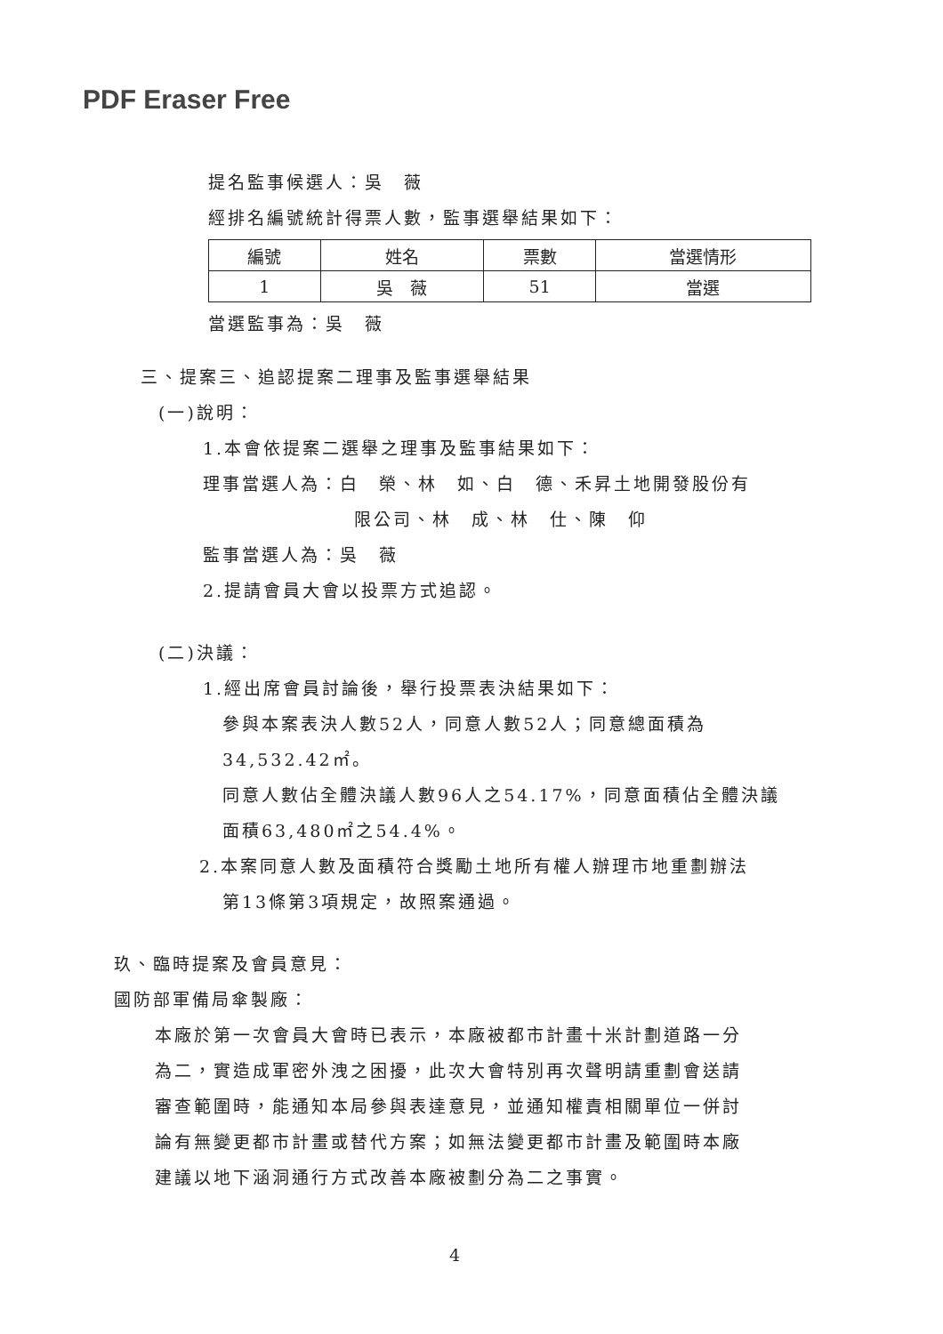PDF Eraser Free
提名監事候選人：吳　薇
經排名編號統計得票人數，監事選舉結果如下：
| 編號 | 姓名 | 票數 | 當選情形 |
| 1 | 吳 薇 | 51 | 當選 |
當選監事為：吳　薇
三、提案三、追認提案二理事及監事選舉結果
(一)說明：
1.本會依提案二選舉之理事及監事結果如下：
理事當選人為：白　榮、林　如、白　德、禾昇土地開發股份有
限公司、林　成、林　仕、陳　仰
監事當選人為：吳　薇
2.提請會員大會以投票方式追認。
(二)決議：
1.經出席會員討論後，舉行投票表決結果如下：
參與本案表決人數52人，同意人數52人；同意總面積為
34,532.42㎡。
同意人數佔全體決議人數96人之54.17%，同意面積佔全體決議
面積63,480㎡之54.4%。
2.本案同意人數及面積符合獎勵土地所有權人辦理市地重劃辦法
第13條第3項規定，故照案通過。
玖、臨時提案及會員意見：
國防部軍備局傘製廠：
本廠於第一次會員大會時已表示，本廠被都市計畫十米計劃道路一分
為二，實造成軍密外洩之困擾，此次大會特別再次聲明請重劃會送請
審查範圍時，能通知本局參與表達意見，並通知權責相關單位一併討
論有無變更都市計畫或替代方案；如無法變更都市計畫及範圍時本廠
建議以地下涵洞通行方式改善本廠被劃分為二之事實。
4